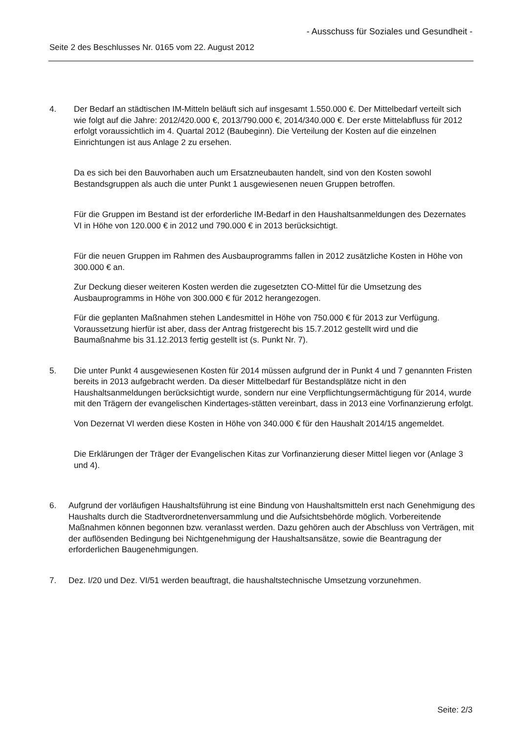- Ausschuss für Soziales und Gesundheit -
Seite 2 des Beschlusses Nr. 0165 vom 22. August 2012
4. Der Bedarf an städtischen IM-Mitteln beläuft sich auf insgesamt 1.550.000 €. Der Mittelbedarf verteilt sich wie folgt auf die Jahre: 2012/420.000 €, 2013/790.000 €, 2014/340.000 €. Der erste Mittelabfluss für 2012 erfolgt voraussichtlich im 4. Quartal 2012 (Baubeginn). Die Verteilung der Kosten auf die einzelnen Einrichtungen ist aus Anlage 2 zu ersehen.
Da es sich bei den Bauvorhaben auch um Ersatzneubauten handelt, sind von den Kosten sowohl Bestandsgruppen als auch die unter Punkt 1 ausgewiesenen neuen Gruppen betroffen.
Für die Gruppen im Bestand ist der erforderliche IM-Bedarf in den Haushaltsanmeldungen des Dezernates VI in Höhe von 120.000 € in 2012 und 790.000 € in 2013 berücksichtigt.
Für die neuen Gruppen im Rahmen des Ausbauprogramms fallen in 2012 zusätzliche Kosten in Höhe von 300.000 € an.
Zur Deckung dieser weiteren Kosten werden die zugesetzten CO-Mittel für die Umsetzung des Ausbauprogramms in Höhe von 300.000 € für 2012 herangezogen.
Für die geplanten Maßnahmen stehen Landesmittel in Höhe von 750.000 € für 2013 zur Verfügung. Voraussetzung hierfür ist aber, dass der Antrag fristgerecht bis 15.7.2012 gestellt wird und die Baumaßnahme bis 31.12.2013 fertig gestellt ist (s. Punkt Nr. 7).
5. Die unter Punkt 4 ausgewiesenen Kosten für 2014 müssen aufgrund der in Punkt 4 und 7 genannten Fristen bereits in 2013 aufgebracht werden. Da dieser Mittelbedarf für Bestandsplätze nicht in den Haushaltsanmeldungen berücksichtigt wurde, sondern nur eine Verpflichtungsermächtigung für 2014, wurde mit den Trägern der evangelischen Kindertages-stätten vereinbart, dass in 2013 eine Vorfinanzierung erfolgt.
Von Dezernat VI werden diese Kosten in Höhe von 340.000 € für den Haushalt 2014/15 angemeldet.
Die Erklärungen der Träger der Evangelischen Kitas zur Vorfinanzierung dieser Mittel liegen vor (Anlage 3 und 4).
6. Aufgrund der vorläufigen Haushaltsführung ist eine Bindung von Haushaltsmitteln erst nach Genehmigung des Haushalts durch die Stadtverordnetenversammlung und die Aufsichtsbehörde möglich. Vorbereitende Maßnahmen können begonnen bzw. veranlasst werden. Dazu gehören auch der Abschluss von Verträgen, mit der auflösenden Bedingung bei Nichtgenehmigung der Haushaltsansätze, sowie die Beantragung der erforderlichen Baugenehmigungen.
7. Dez. I/20 und Dez. VI/51 werden beauftragt, die haushaltstechnische Umsetzung vorzunehmen.
Seite: 2/3